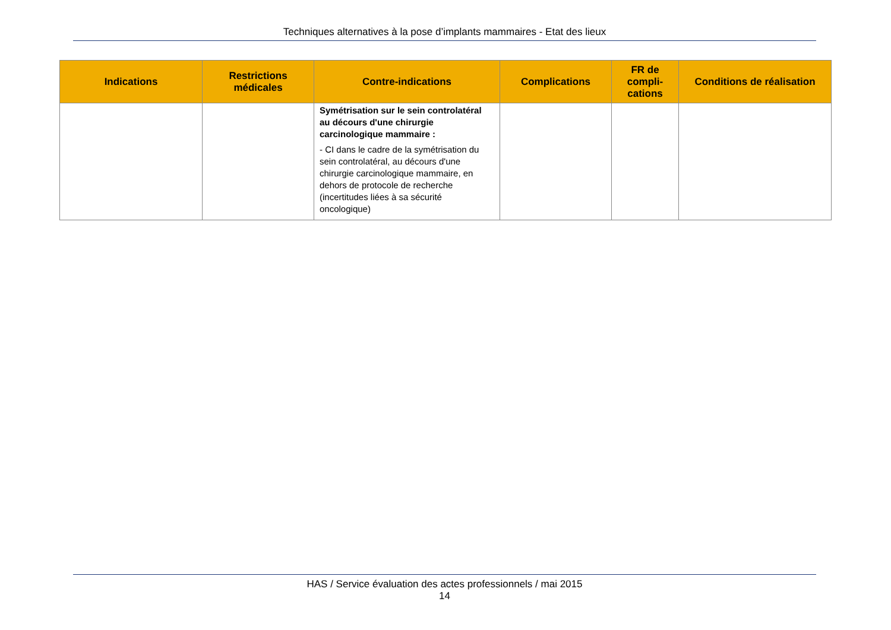Techniques alternatives à la pose d’implants mammaires - Etat des lieux
| Indications | Restrictions médicales | Contre-indications | Complications | FR de compli-cations | Conditions de réalisation |
| --- | --- | --- | --- | --- | --- |
| | | Symétrisation sur le sein controlatéral au décours d'une chirurgie carcinologique mammaire : - CI dans le cadre de la symétrisation du sein controlatéral, au décours d'une chirurgie carcinologique mammaire, en dehors de protocole de recherche (incertitudes liées à sa sécurité oncologique) | | | |
HAS / Service évaluation des actes professionnels / mai 2015
14